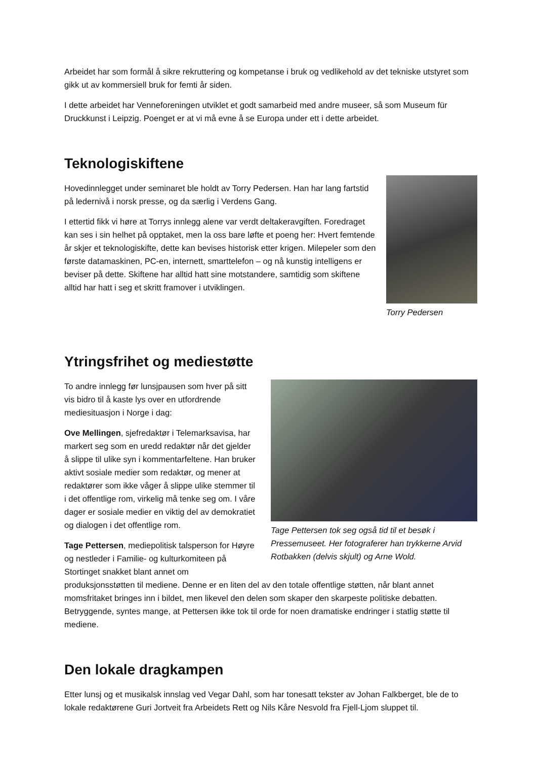Arbeidet har som formål å sikre rekruttering og kompetanse i bruk og vedlikehold av det tekniske utstyret som gikk ut av kommersiell bruk for femti år siden.
I dette arbeidet har Venneforeningen utviklet et godt samarbeid med andre museer, så som Museum für Druckkunst i Leipzig. Poenget er at vi må evne å se Europa under ett i dette arbeidet.
Teknologiskiftene
Torry Pedersen
Hovedinnlegget under seminaret ble holdt av Torry Pedersen. Han har lang fartstid på ledernivå i norsk presse, og da særlig i Verdens Gang.
I ettertid fikk vi høre at Torrys innlegg alene var verdt deltakeravgiften. Foredraget kan ses i sin helhet på opptaket, men la oss bare løfte et poeng her: Hvert femtende år skjer et teknologiskifte, dette kan bevises historisk etter krigen. Milepeler som den første datamaskinen, PC-en, internett, smarttelefon – og nå kunstig intelligens er beviser på dette. Skiftene har alltid hatt sine motstandere, samtidig som skiftene alltid har hatt i seg et skritt framover i utviklingen.
Ytringsfrihet og mediestøtte
Tage Pettersen tok seg også tid til et besøk i Pressemuseet. Her fotograferer han trykkerne Arvid Rotbakken (delvis skjult) og Arne Wold.
To andre innlegg før lunsjpausen som hver på sitt vis bidro til å kaste lys over en utfordrende mediesituasjon i Norge i dag:
Ove Mellingen, sjefredaktør i Telemarksavisa, har markert seg som en uredd redaktør når det gjelder å slippe til ulike syn i kommentarfeltene. Han bruker aktivt sosiale medier som redaktør, og mener at redaktører som ikke våger å slippe ulike stemmer til i det offentlige rom, virkelig må tenke seg om. I våre dager er sosiale medier en viktig del av demokratiet og dialogen i det offentlige rom.
Tage Pettersen, mediepolitisk talsperson for Høyre og nestleder i Familie- og kulturkomiteen på Stortinget snakket blant annet om produksjonsstøtten til mediene. Denne er en liten del av den totale offentlige støtten, når blant annet momsfritaket bringes inn i bildet, men likevel den delen som skaper den skarpeste politiske debatten. Betryggende, syntes mange, at Pettersen ikke tok til orde for noen dramatiske endringer i statlig støtte til mediene.
Den lokale dragkampen
Etter lunsj og et musikalsk innslag ved Vegar Dahl, som har tonesatt tekster av Johan Falkberget, ble de to lokale redaktørene Guri Jortveit fra Arbeidets Rett og Nils Kåre Nesvold fra Fjell-Ljom sluppet til.